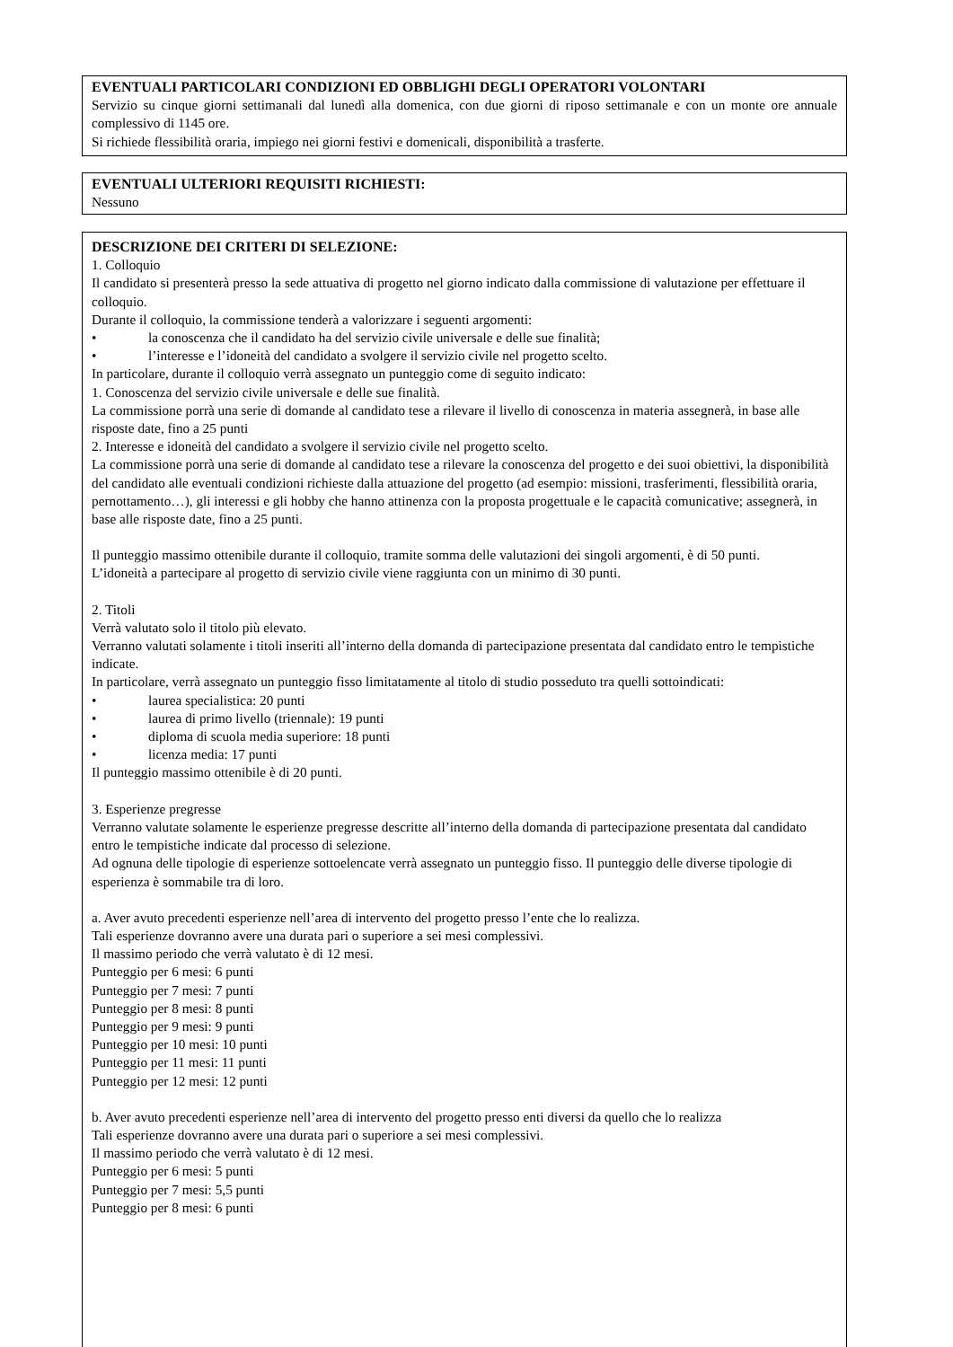EVENTUALI PARTICOLARI CONDIZIONI ED OBBLIGHI DEGLI OPERATORI VOLONTARI
Servizio su cinque giorni settimanali dal lunedì alla domenica, con due giorni di riposo settimanale e con un monte ore annuale complessivo di 1145 ore.
Si richiede flessibilità oraria, impiego nei giorni festivi e domenicali, disponibilità a trasferte.
EVENTUALI ULTERIORI REQUISITI RICHIESTI:
Nessuno
DESCRIZIONE DEI CRITERI DI SELEZIONE:
1. Colloquio
Il candidato si presenterà presso la sede attuativa di progetto nel giorno indicato dalla commissione di valutazione per effettuare il colloquio.
Durante il colloquio, la commissione tenderà a valorizzare i seguenti argomenti:
• la conoscenza che il candidato ha del servizio civile universale e delle sue finalità;
• l’interesse e l’idoneità del candidato a svolgere il servizio civile nel progetto scelto.
In particolare, durante il colloquio verrà assegnato un punteggio come di seguito indicato:
1. Conoscenza del servizio civile universale e delle sue finalità.
La commissione porrà una serie di domande al candidato tese a rilevare il livello di conoscenza in materia assegnerà, in base alle risposte date, fino a 25 punti
2. Interesse e idoneità del candidato a svolgere il servizio civile nel progetto scelto.
La commissione porrà una serie di domande al candidato tese a rilevare la conoscenza del progetto e dei suoi obiettivi, la disponibilità del candidato alle eventuali condizioni richieste dalla attuazione del progetto (ad esempio: missioni, trasferimenti, flessibilità oraria, pernottamento…), gli interessi e gli hobby che hanno attinenza con la proposta progettuale e le capacità comunicative; assegnerà, in base alle risposte date, fino a 25 punti.
Il punteggio massimo ottenibile durante il colloquio, tramite somma delle valutazioni dei singoli argomenti, è di 50 punti.
L’idoneità a partecipare al progetto di servizio civile viene raggiunta con un minimo di 30 punti.
2. Titoli
Verrà valutato solo il titolo più elevato.
Verranno valutati solamente i titoli inseriti all’interno della domanda di partecipazione presentata dal candidato entro le tempistiche indicate.
In particolare, verrà assegnato un punteggio fisso limitatamente al titolo di studio posseduto tra quelli sottoindicati:
• laurea specialistica: 20 punti
• laurea di primo livello (triennale): 19 punti
• diploma di scuola media superiore: 18 punti
• licenza media: 17 punti
Il punteggio massimo ottenibile è di 20 punti.
3. Esperienze pregresse
Verranno valutate solamente le esperienze pregresse descritte all’interno della domanda di partecipazione presentata dal candidato entro le tempistiche indicate dal processo di selezione.
Ad ognuna delle tipologie di esperienze sottoelencate verrà assegnato un punteggio fisso. Il punteggio delle diverse tipologie di esperienza è sommabile tra di loro.
a. Aver avuto precedenti esperienze nell’area di intervento del progetto presso l’ente che lo realizza.
Tali esperienze dovranno avere una durata pari o superiore a sei mesi complessivi.
Il massimo periodo che verrà valutato è di 12 mesi.
Punteggio per 6 mesi: 6 punti
Punteggio per 7 mesi: 7 punti
Punteggio per 8 mesi: 8 punti
Punteggio per 9 mesi: 9 punti
Punteggio per 10 mesi: 10 punti
Punteggio per 11 mesi: 11 punti
Punteggio per 12 mesi: 12 punti
b. Aver avuto precedenti esperienze nell’area di intervento del progetto presso enti diversi da quello che lo realizza
Tali esperienze dovranno avere una durata pari o superiore a sei mesi complessivi.
Il massimo periodo che verrà valutato è di 12 mesi.
Punteggio per 6 mesi: 5 punti
Punteggio per 7 mesi: 5,5 punti
Punteggio per 8 mesi: 6 punti